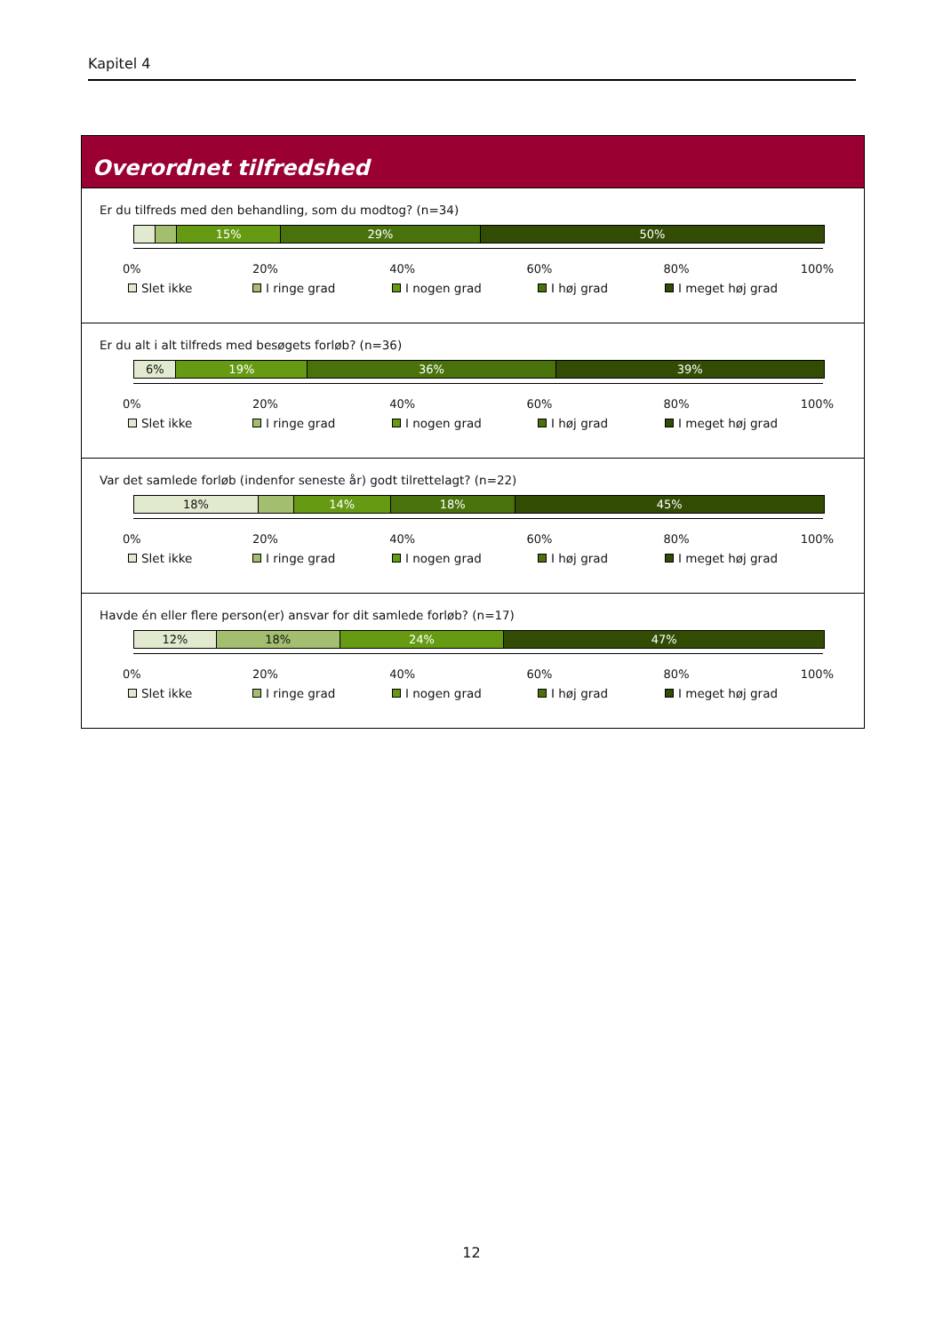Kapitel 4
Overordnet tilfredshed
Er du tilfreds med den behandling, som du modtog? (n=34)
15% 29% 50%
0% 20% 40% 60% 80% 100%
Slet ikke I ringe grad I nogen grad I høj grad I meget høj grad
Er du alt i alt tilfreds med besøgets forløb? (n=36)
6% 19% 36% 39%
0% 20% 40% 60% 80% 100%
Slet ikke I ringe grad I nogen grad I høj grad I meget høj grad
Var det samlede forløb (indenfor seneste år) godt tilrettelagt? (n=22)
18% 14% 18% 45%
0% 20% 40% 60% 80% 100%
Slet ikke I ringe grad I nogen grad I høj grad I meget høj grad
Havde én eller flere person(er) ansvar for dit samlede forløb? (n=17)
12% 18% 24% 47%
0% 20% 40% 60% 80% 100%
Slet ikke I ringe grad I nogen grad I høj grad I meget høj grad
12